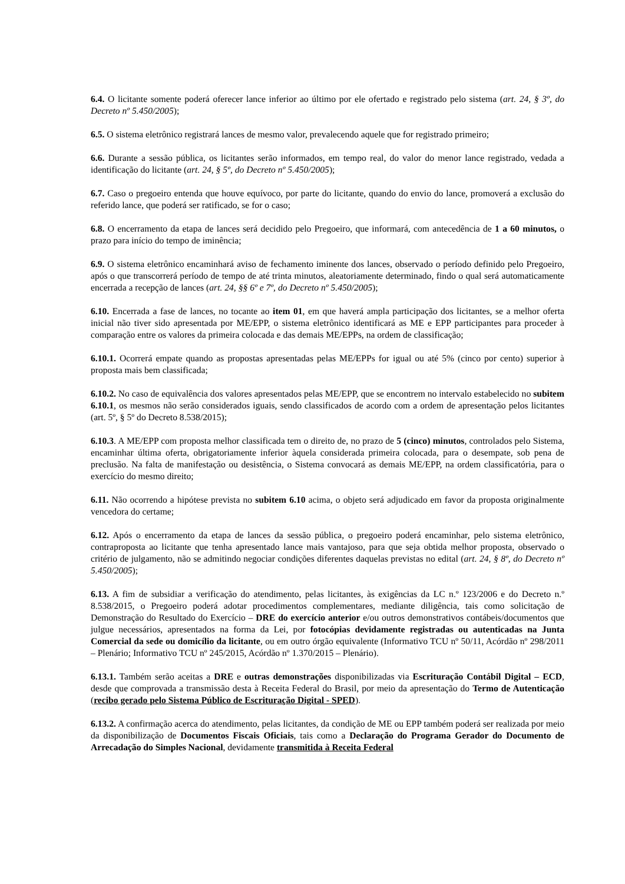6.4. O licitante somente poderá oferecer lance inferior ao último por ele ofertado e registrado pelo sistema (art. 24, § 3º, do Decreto nº 5.450/2005);
6.5. O sistema eletrônico registrará lances de mesmo valor, prevalecendo aquele que for registrado primeiro;
6.6. Durante a sessão pública, os licitantes serão informados, em tempo real, do valor do menor lance registrado, vedada a identificação do licitante (art. 24, § 5º, do Decreto nº 5.450/2005);
6.7. Caso o pregoeiro entenda que houve equívoco, por parte do licitante, quando do envio do lance, promoverá a exclusão do referido lance, que poderá ser ratificado, se for o caso;
6.8. O encerramento da etapa de lances será decidido pelo Pregoeiro, que informará, com antecedência de 1 a 60 minutos, o prazo para início do tempo de iminência;
6.9. O sistema eletrônico encaminhará aviso de fechamento iminente dos lances, observado o período definido pelo Pregoeiro, após o que transcorrerá período de tempo de até trinta minutos, aleatoriamente determinado, findo o qual será automaticamente encerrada a recepção de lances (art. 24, §§ 6º e 7º, do Decreto nº 5.450/2005);
6.10. Encerrada a fase de lances, no tocante ao item 01, em que haverá ampla participação dos licitantes, se a melhor oferta inicial não tiver sido apresentada por ME/EPP, o sistema eletrônico identificará as ME e EPP participantes para proceder à comparação entre os valores da primeira colocada e das demais ME/EPPs, na ordem de classificação;
6.10.1. Ocorrerá empate quando as propostas apresentadas pelas ME/EPPs for igual ou até 5% (cinco por cento) superior à proposta mais bem classificada;
6.10.2. No caso de equivalência dos valores apresentados pelas ME/EPP, que se encontrem no intervalo estabelecido no subitem 6.10.1, os mesmos não serão considerados iguais, sendo classificados de acordo com a ordem de apresentação pelos licitantes (art. 5º, § 5º do Decreto 8.538/2015);
6.10.3. A ME/EPP com proposta melhor classificada tem o direito de, no prazo de 5 (cinco) minutos, controlados pelo Sistema, encaminhar última oferta, obrigatoriamente inferior àquela considerada primeira colocada, para o desempate, sob pena de preclusão. Na falta de manifestação ou desistência, o Sistema convocará as demais ME/EPP, na ordem classificatória, para o exercício do mesmo direito;
6.11. Não ocorrendo a hipótese prevista no subitem 6.10 acima, o objeto será adjudicado em favor da proposta originalmente vencedora do certame;
6.12. Após o encerramento da etapa de lances da sessão pública, o pregoeiro poderá encaminhar, pelo sistema eletrônico, contraproposta ao licitante que tenha apresentado lance mais vantajoso, para que seja obtida melhor proposta, observado o critério de julgamento, não se admitindo negociar condições diferentes daquelas previstas no edital (art. 24, § 8º, do Decreto nº 5.450/2005);
6.13. A fim de subsidiar a verificação do atendimento, pelas licitantes, às exigências da LC n.º 123/2006 e do Decreto n.º 8.538/2015, o Pregoeiro poderá adotar procedimentos complementares, mediante diligência, tais como solicitação de Demonstração do Resultado do Exercício – DRE do exercício anterior e/ou outros demonstrativos contábeis/documentos que julgue necessários, apresentados na forma da Lei, por fotocópias devidamente registradas ou autenticadas na Junta Comercial da sede ou domicílio da licitante, ou em outro órgão equivalente (Informativo TCU nº 50/11, Acórdão nº 298/2011 – Plenário; Informativo TCU nº 245/2015, Acórdão nº 1.370/2015 – Plenário).
6.13.1. Também serão aceitas a DRE e outras demonstrações disponibilizadas via Escrituração Contábil Digital – ECD, desde que comprovada a transmissão desta à Receita Federal do Brasil, por meio da apresentação do Termo de Autenticação (recibo gerado pelo Sistema Público de Escrituração Digital - SPED).
6.13.2. A confirmação acerca do atendimento, pelas licitantes, da condição de ME ou EPP também poderá ser realizada por meio da disponibilização de Documentos Fiscais Oficiais, tais como a Declaração do Programa Gerador do Documento de Arrecadação do Simples Nacional, devidamente transmitida à Receita Federal